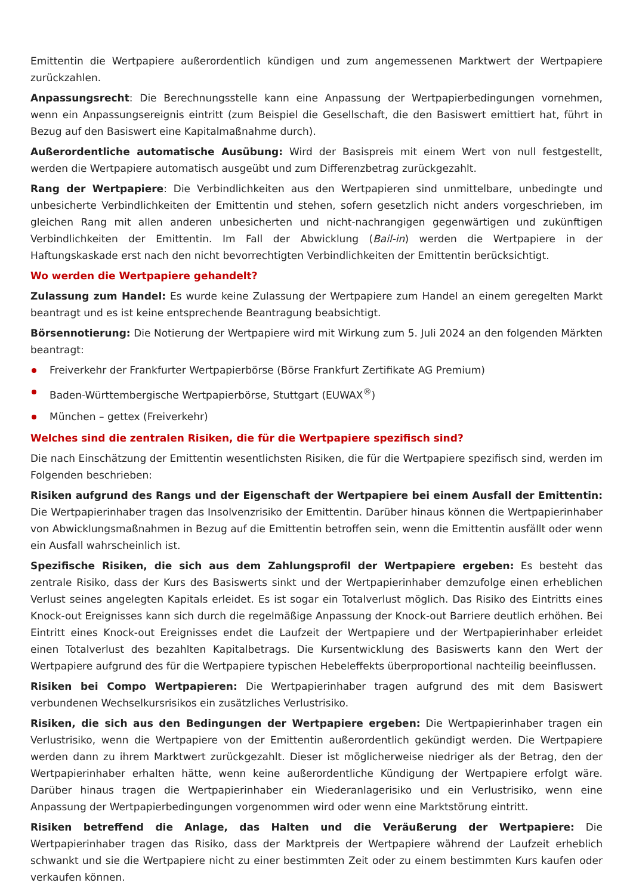Emittentin die Wertpapiere außerordentlich kündigen und zum angemessenen Marktwert der Wertpapiere zurückzahlen.
Anpassungsrecht: Die Berechnungsstelle kann eine Anpassung der Wertpapierbedingungen vornehmen, wenn ein Anpassungsereignis eintritt (zum Beispiel die Gesellschaft, die den Basiswert emittiert hat, führt in Bezug auf den Basiswert eine Kapitalmaßnahme durch).
Außerordentliche automatische Ausübung: Wird der Basispreis mit einem Wert von null festgestellt, werden die Wertpapiere automatisch ausgeübt und zum Differenzbetrag zurückgezahlt.
Rang der Wertpapiere: Die Verbindlichkeiten aus den Wertpapieren sind unmittelbare, unbedingte und unbesicherte Verbindlichkeiten der Emittentin und stehen, sofern gesetzlich nicht anders vorgeschrieben, im gleichen Rang mit allen anderen unbesicherten und nicht-nachrangigen gegenwärtigen und zukünftigen Verbindlichkeiten der Emittentin. Im Fall der Abwicklung (Bail-in) werden die Wertpapiere in der Haftungskaskade erst nach den nicht bevorrechtigten Verbindlichkeiten der Emittentin berücksichtigt.
Wo werden die Wertpapiere gehandelt?
Zulassung zum Handel: Es wurde keine Zulassung der Wertpapiere zum Handel an einem geregelten Markt beantragt und es ist keine entsprechende Beantragung beabsichtigt.
Börsennotierung: Die Notierung der Wertpapiere wird mit Wirkung zum 5. Juli 2024 an den folgenden Märkten beantragt:
Freiverkehr der Frankfurter Wertpapierbörse (Börse Frankfurt Zertifikate AG Premium)
Baden-Württembergische Wertpapierbörse, Stuttgart (EUWAX<sup>®</sup>)
München – gettex (Freiverkehr)
Welches sind die zentralen Risiken, die für die Wertpapiere spezifisch sind?
Die nach Einschätzung der Emittentin wesentlichsten Risiken, die für die Wertpapiere spezifisch sind, werden im Folgenden beschrieben:
Risiken aufgrund des Rangs und der Eigenschaft der Wertpapiere bei einem Ausfall der Emittentin: Die Wertpapierinhaber tragen das Insolvenzrisiko der Emittentin. Darüber hinaus können die Wertpapierinhaber von Abwicklungsmaßnahmen in Bezug auf die Emittentin betroffen sein, wenn die Emittentin ausfällt oder wenn ein Ausfall wahrscheinlich ist.
Spezifische Risiken, die sich aus dem Zahlungsprofil der Wertpapiere ergeben: Es besteht das zentrale Risiko, dass der Kurs des Basiswerts sinkt und der Wertpapierinhaber demzufolge einen erheblichen Verlust seines angelegten Kapitals erleidet. Es ist sogar ein Totalverlust möglich. Das Risiko des Eintritts eines Knock-out Ereignisses kann sich durch die regelmäßige Anpassung der Knock-out Barriere deutlich erhöhen. Bei Eintritt eines Knock-out Ereignisses endet die Laufzeit der Wertpapiere und der Wertpapierinhaber erleidet einen Totalverlust des bezahlten Kapitalbetrags. Die Kursentwicklung des Basiswerts kann den Wert der Wertpapiere aufgrund des für die Wertpapiere typischen Hebeleffekts überproportional nachteilig beeinflussen.
Risiken bei Compo Wertpapieren: Die Wertpapierinhaber tragen aufgrund des mit dem Basiswert verbundenen Wechselkursrisikos ein zusätzliches Verlustrisiko.
Risiken, die sich aus den Bedingungen der Wertpapiere ergeben: Die Wertpapierinhaber tragen ein Verlustrisiko, wenn die Wertpapiere von der Emittentin außerordentlich gekündigt werden. Die Wertpapiere werden dann zu ihrem Marktwert zurückgezahlt. Dieser ist möglicherweise niedriger als der Betrag, den der Wertpapierinhaber erhalten hätte, wenn keine außerordentliche Kündigung der Wertpapiere erfolgt wäre. Darüber hinaus tragen die Wertpapierinhaber ein Wiederanlagerisiko und ein Verlustrisiko, wenn eine Anpassung der Wertpapierbedingungen vorgenommen wird oder wenn eine Marktstörung eintritt.
Risiken betreffend die Anlage, das Halten und die Veräußerung der Wertpapiere: Die Wertpapierinhaber tragen das Risiko, dass der Marktpreis der Wertpapiere während der Laufzeit erheblich schwankt und sie die Wertpapiere nicht zu einer bestimmten Zeit oder zu einem bestimmten Kurs kaufen oder verkaufen können.